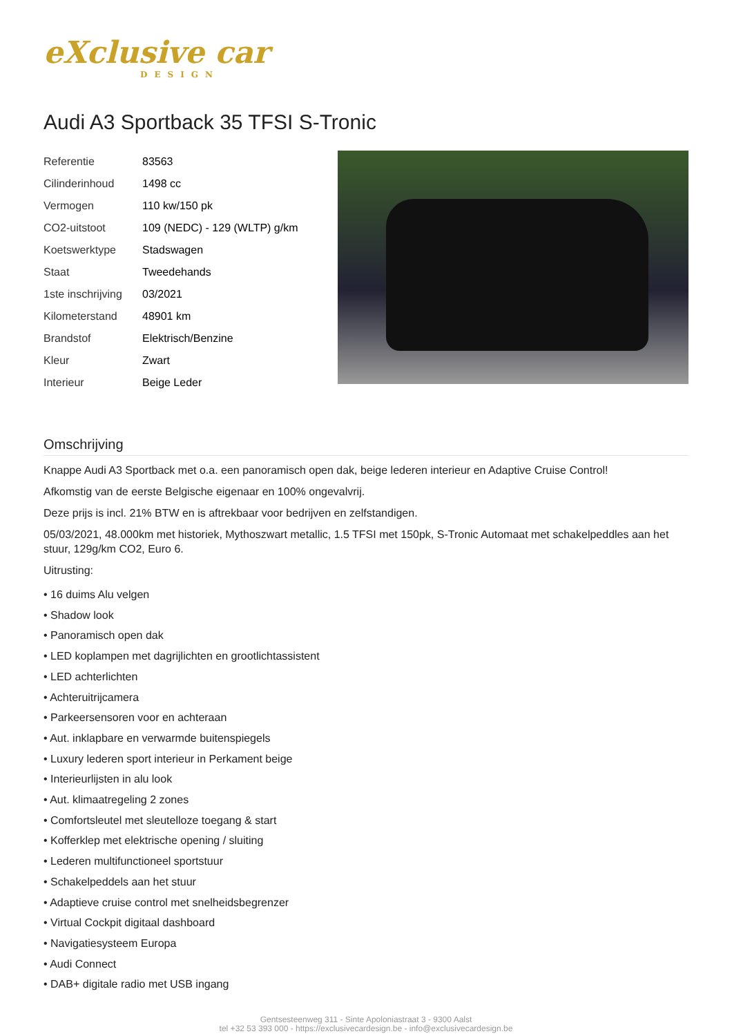eXclusive car
DESIGN
Audi A3 Sportback 35 TFSI S-Tronic
| Referentie | 83563 |
| Cilinderinhoud | 1498 cc |
| Vermogen | 110 kw/150 pk |
| CO2-uitstoot | 109 (NEDC) - 129 (WLTP) g/km |
| Koetswerktype | Stadswagen |
| Staat | Tweedehands |
| 1ste inschrijving | 03/2021 |
| Kilometerstand | 48901 km |
| Brandstof | Elektrisch/Benzine |
| Kleur | Zwart |
| Interieur | Beige Leder |
Omschrijving
Knappe Audi A3 Sportback met o.a. een panoramisch open dak, beige lederen interieur en Adaptive Cruise Control!
Afkomstig van de eerste Belgische eigenaar en 100% ongevalvrij.
Deze prijs is incl. 21% BTW en is aftrekbaar voor bedrijven en zelfstandigen.
05/03/2021, 48.000km met historiek, Mythoszwart metallic, 1.5 TFSI met 150pk, S-Tronic Automaat met schakelpeddles aan het stuur, 129g/km CO2, Euro 6.
Uitrusting:
• 16 duims Alu velgen
• Shadow look
• Panoramisch open dak
• LED koplampen met dagrijlichten en grootlichtassistent
• LED achterlichten
• Achteruitrijcamera
• Parkeersensoren voor en achteraan
• Aut. inklapbare en verwarmde buitenspiegels
• Luxury lederen sport interieur in Perkament beige
• Interieurlijsten in alu look
• Aut. klimaatregeling 2 zones
• Comfortsleutel met sleutelloze toegang & start
• Kofferklep met elektrische opening / sluiting
• Lederen multifunctioneel sportstuur
• Schakelpeddels aan het stuur
• Adaptieve cruise control met snelheidsbegrenzer
• Virtual Cockpit digitaal dashboard
• Navigatiesysteem Europa
• Audi Connect
• DAB+ digitale radio met USB ingang
Gentsesteenweg 311 - Sinte Apoloniastraat 3 - 9300 Aalst
tel +32 53 393 000 - https://exclusivecardesign.be - info@exclusivecardesign.be